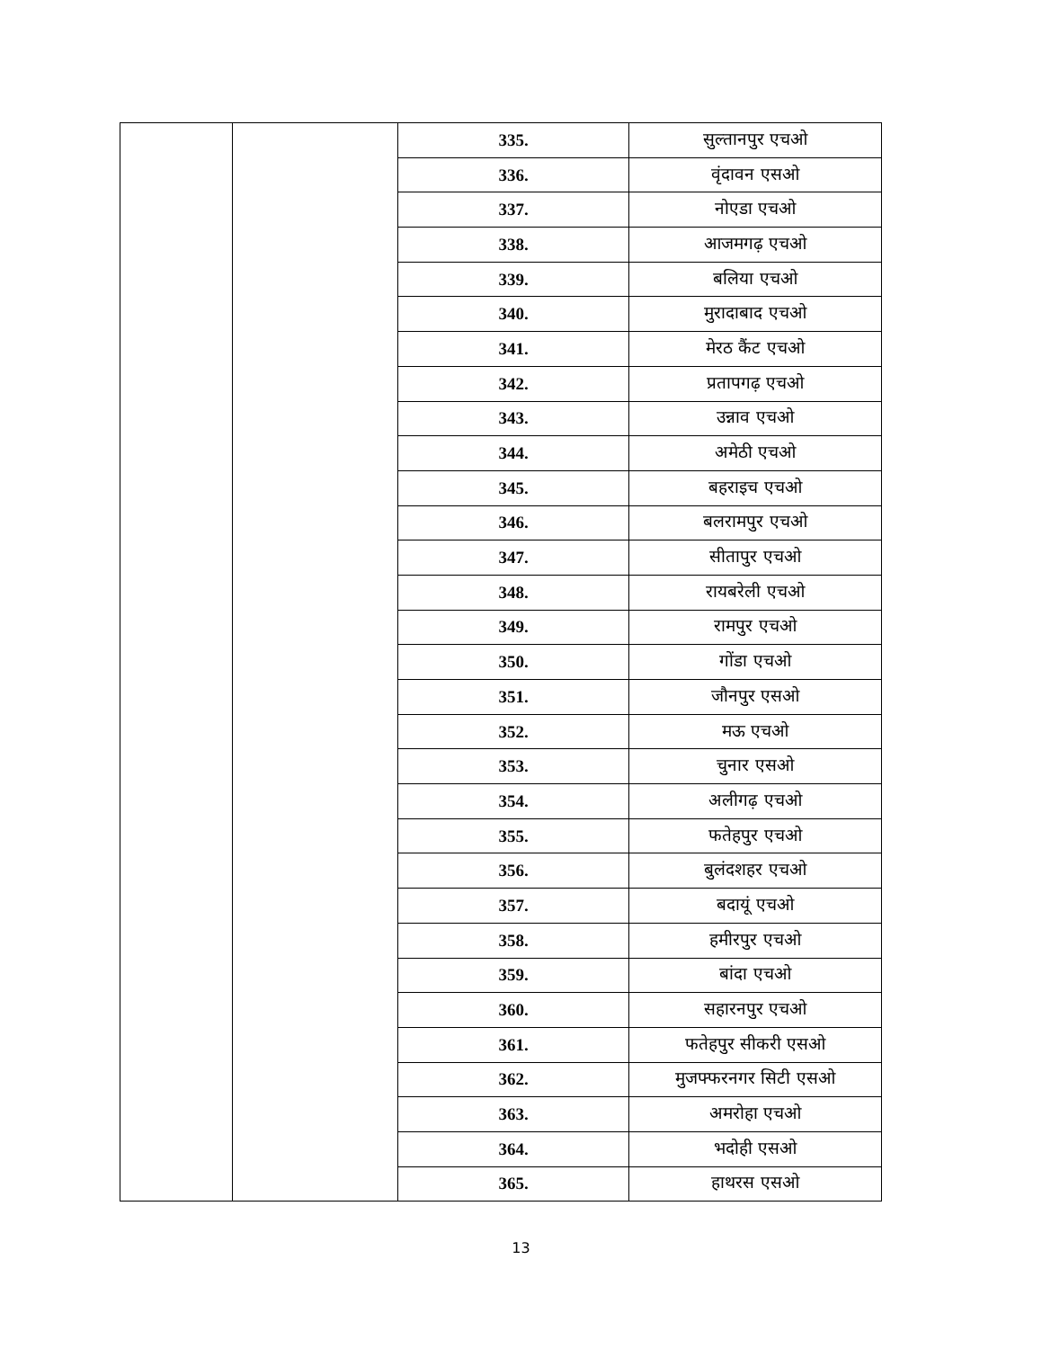| | | 335. | सुल्तानपुर एचओ |
| | | 336. | वृंदावन एसओ |
| | | 337. | नोएडा एचओ |
| | | 338. | आजमगढ़ एचओ |
| | | 339. | बलिया एचओ |
| | | 340. | मुरादाबाद एचओ |
| | | 341. | मेरठ कैंट एचओ |
| | | 342. | प्रतापगढ़ एचओ |
| | | 343. | उन्नाव एचओ |
| | | 344. | अमेठी एचओ |
| | | 345. | बहराइच एचओ |
| | | 346. | बलरामपुर एचओ |
| | | 347. | सीतापुर एचओ |
| | | 348. | रायबरेली एचओ |
| | | 349. | रामपुर एचओ |
| | | 350. | गोंडा एचओ |
| | | 351. | जौनपुर एसओ |
| | | 352. | मऊ एचओ |
| | | 353. | चुनार एसओ |
| | | 354. | अलीगढ़ एचओ |
| | | 355. | फतेहपुर एचओ |
| | | 356. | बुलंदशहर एचओ |
| | | 357. | बदायूं एचओ |
| | | 358. | हमीरपुर एचओ |
| | | 359. | बांदा एचओ |
| | | 360. | सहारनपुर एचओ |
| | | 361. | फतेहपुर सीकरी एसओ |
| | | 362. | मुजफ्फरनगर सिटी एसओ |
| | | 363. | अमरोहा एचओ |
| | | 364. | भदोही एसओ |
| | | 365. | हाथरस एसओ |
13